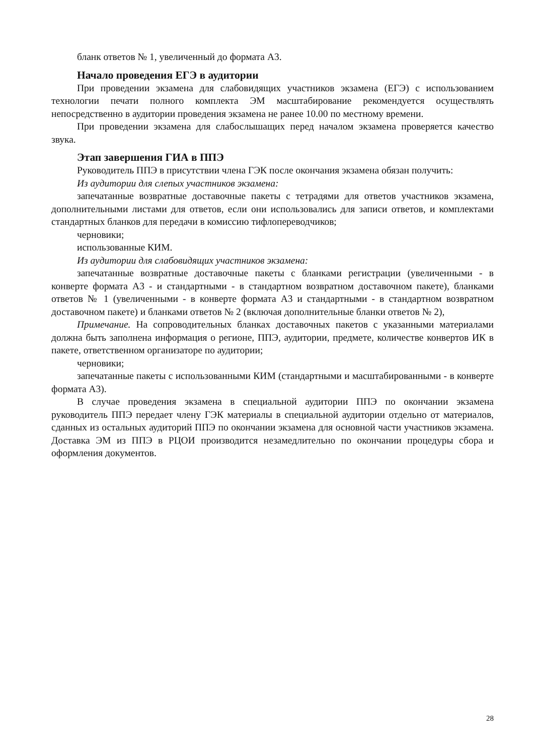бланк ответов № 1, увеличенный до формата А3.
Начало проведения ЕГЭ в аудитории
При проведении экзамена для слабовидящих участников экзамена (ЕГЭ) с использованием технологии печати полного комплекта ЭМ масштабирование рекомендуется осуществлять непосредственно в аудитории проведения экзамена не ранее 10.00 по местному времени.
При проведении экзамена для слабослышащих перед началом экзамена проверяется качество звука.
Этап завершения ГИА в ППЭ
Руководитель ППЭ в присутствии члена ГЭК после окончания экзамена обязан получить:
Из аудитории для слепых участников экзамена:
запечатанные возвратные доставочные пакеты с тетрадями для ответов участников экзамена, дополнительными листами для ответов, если они использовались для записи ответов, и комплектами стандартных бланков для передачи в комиссию тифлопереводчиков;
черновики;
использованные КИМ.
Из аудитории для слабовидящих участников экзамена:
запечатанные возвратные доставочные пакеты с бланками регистрации (увеличенными - в конверте формата А3 - и стандартными - в стандартном возвратном доставочном пакете), бланками ответов № 1 (увеличенными - в конверте формата А3 и стандартными - в стандартном возвратном доставочном пакете) и бланками ответов № 2 (включая дополнительные бланки ответов № 2),
Примечание. На сопроводительных бланках доставочных пакетов с указанными материалами должна быть заполнена информация о регионе, ППЭ, аудитории, предмете, количестве конвертов ИК в пакете, ответственном организаторе по аудитории;
черновики;
запечатанные пакеты с использованными КИМ (стандартными и масштабированными - в конверте формата А3).
В случае проведения экзамена в специальной аудитории ППЭ по окончании экзамена руководитель ППЭ передает члену ГЭК материалы в специальной аудитории отдельно от материалов, сданных из остальных аудиторий ППЭ по окончании экзамена для основной части участников экзамена. Доставка ЭМ из ППЭ в РЦОИ производится незамедлительно по окончании процедуры сбора и оформления документов.
28